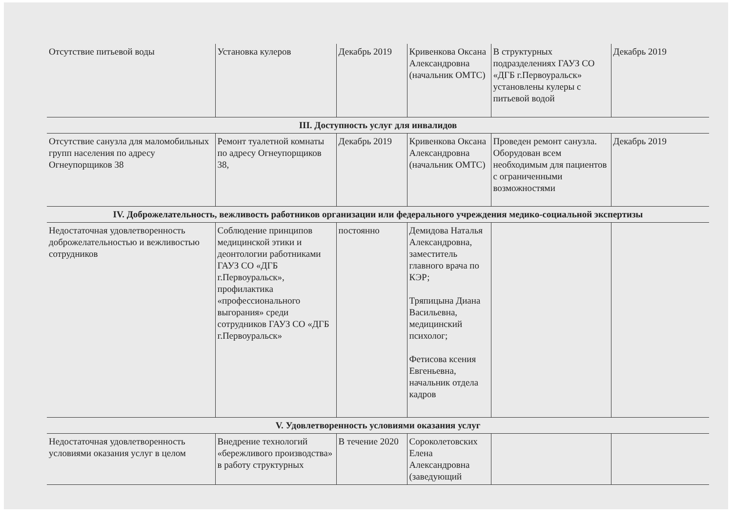| Отсутствие питьевой воды | Установка кулеров | Декабрь 2019 | Кривенкова Оксана Александровна (начальник ОМТС) | В структурных подразделениях ГАУЗ СО «ДГБ г.Первоуральск» установлены кулеры с питьевой водой | Декабрь 2019 |
| III. Доступность услуг для инвалидов | | | | | |
| Отсутствие санузла для маломобильных групп населения по адресу Огнеупорщиков 38 | Ремонт туалетной комнаты по адресу Огнеупорщиков 38, | Декабрь 2019 | Кривенкова Оксана Александровна (начальник ОМТС) | Проведен ремонт санузла. Оборудован всем необходимым для пациентов с ограниченными возможностями | Декабрь 2019 |
| IV. Доброжелательность, вежливость работников организации или федерального учреждения медико-социальной экспертизы | | | | | |
| Недостаточная удовлетворенность доброжелательностью и вежливостью сотрудников | Соблюдение принципов медицинской этики и деонтологии работниками ГАУЗ СО «ДГБ г.Первоуральск», профилактика «профессионального выгорания» среди сотрудников ГАУЗ СО «ДГБ г.Первоуральск» | постоянно | Демидова Наталья Александровна, заместитель главного врача по КЭР; Тряпицына Диана Васильевна, медицинский психолог; Фетисова ксения Евгеньевна, начальник отдела кадров | | |
| V. Удовлетворенность условиями оказания услуг | | | | | |
| Недостаточная удовлетворенность условиями оказания услуг в целом | Внедрение технологий «бережливого производства» в работу структурных | В течение 2020 | Сороколетовских Елена Александровна (заведующий | | |